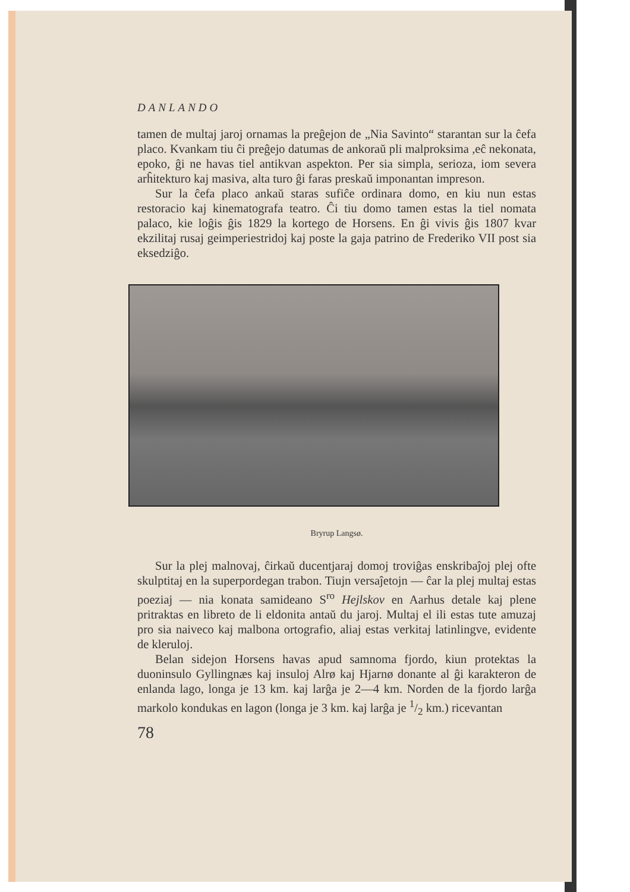DANLANDO
tamen de multaj jaroj ornamas la preĝejon de „Nia Savinto“ starantan sur la ĉefa placo. Kvankam tiu ĉi preĝejo datumas de ankoraŭ pli malproksima ,eĉ nekonata, epoko, ĝi ne havas tiel antikvan aspekton. Per sia simpla, serioza, iom severa arĥitekturo kaj masiva, alta turo ĝi faras preskaŭ imponantan impreson.
Sur la ĉefa placo ankaŭ staras sufiĉe ordinara domo, en kiu nun estas restoracio kaj kinematografa teatro. Ĉi tiu domo tamen estas la tiel nomata palaco, kie loĝis ĝis 1829 la kortego de Horsens. En ĝi vivis ĝis 1807 kvar ekzilitaj rusaj geimperiestridoj kaj poste la gaja patrino de Frederiko VII post sia eksedziĝo.
Bryrup Langsø.
Sur la plej malnovaj, ĉirkaŭ ducentjaraj domoj troviĝas enskribaĵoj plej ofte skulptitaj en la superpordegan trabon. Tiujn versaĵetojn — ĉar la plej multaj estas poeziaj — nia konata samideano S<sup>ro</sup> Hejlskov en Aarhus detale kaj plene pritraktas en libreto de li eldonita antaŭ du jaroj. Multaj el ili estas tute amuzaj pro sia naiveco kaj malbona ortografio, aliaj estas verkitaj latinlingve, evidente de kleruloj.
Belan sidejon Horsens havas apud samnoma fjordo, kiun protektas la duoninsulo Gyllingnæs kaj insuloj Alrø kaj Hjarnø donante al ĝi karakteron de enlanda lago, longa je 13 km. kaj larĝa je 2—4 km. Norden de la fjordo larĝa markolo kondukas en lagon (longa je 3 km. kaj larĝa je 1/2 km.) ricevantan
78